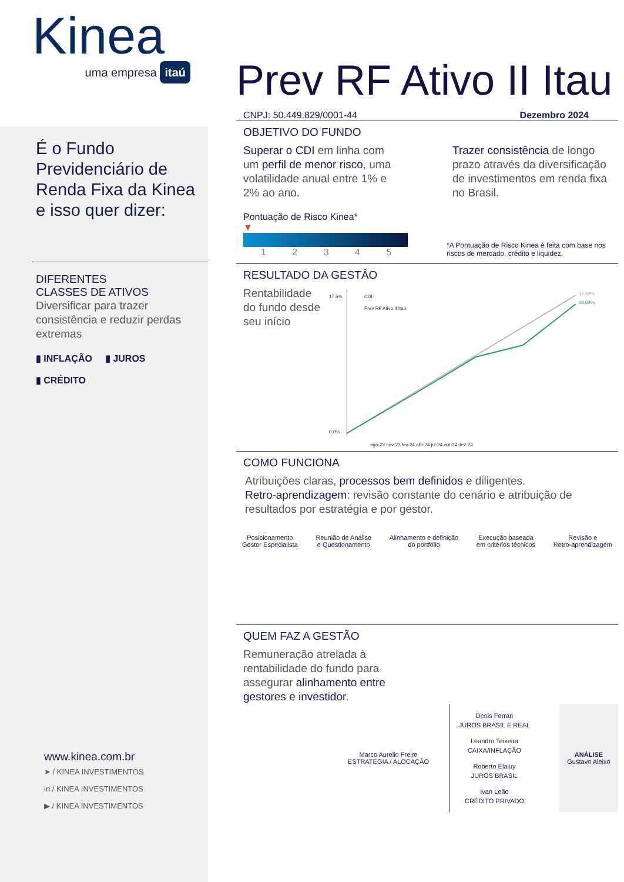Kinea
uma empresa itaú
É o Fundo Previdenciário de Renda Fixa da Kinea e isso quer dizer:
DIFERENTES
CLASSES DE ATIVOS
Diversificar para trazer consistência e reduzir perdas extremas
▮ INFLAÇÃO ▮ JUROS
▮ CRÉDITO
www.kinea.com.br
➤ / KINEA INVESTIMENTOS
in / KINEA INVESTIMENTOS
▶ / KINEA INVESTIMENTOS
Prev RF Ativo II Itau
CNPJ: 50.449.829/0001-44 Dezembro 2024
OBJETIVO DO FUNDO
Superar o CDI em linha com um perfil de menor risco, uma volatilidade anual entre 1% e 2% ao ano.
Trazer consistência de longo prazo através da diversificação de investimentos em renda fixa no Brasil.
Pontuação de Risco Kinea*
▼
1 2 3 4 5
*A Pontuação de Risco Kinea é feita com base nos riscos de mercado, crédito e liquidez.
RESULTADO DA GESTÂO
Rentabilidade do fundo desde seu início
17.5%
0.0%
CDI
Prev RF Ativo II Itau
17,69%
16,63%
ago-23 nov-23 fev-24 abr-24 jul-24 out-24 dez-24
COMO FUNCIONA
Atribuições claras, processos bem definidos e diligentes.
Retro-aprendizagem: revisão constante do cenário e atribuição de resultados por estratégia e por gestor.
Posicionamento
Gestor Especialista Reunião de Análise
e Questionamento Alinhamento e definição
do portfólio Execução baseada
em critérios técnicos Revisão e
Retro-aprendizagem
QUEM FAZ A GESTÃO
Remuneração atrelada à rentabilidade do fundo para assegurar alinhamento entre gestores e investidor.
Marco Aurelio Freire
ESTRATÉGIA / ALOCAÇÃO
Denis Ferrari
JUROS BRASIL E REAL
Leandro Teixeira
CAIXA/INFLAÇÃO
Roberto Elaiuy
JUROS BRASIL
Ivan Leão
CRÉDITO PRIVADO
ANÁLISE
Gustavo Aleixo